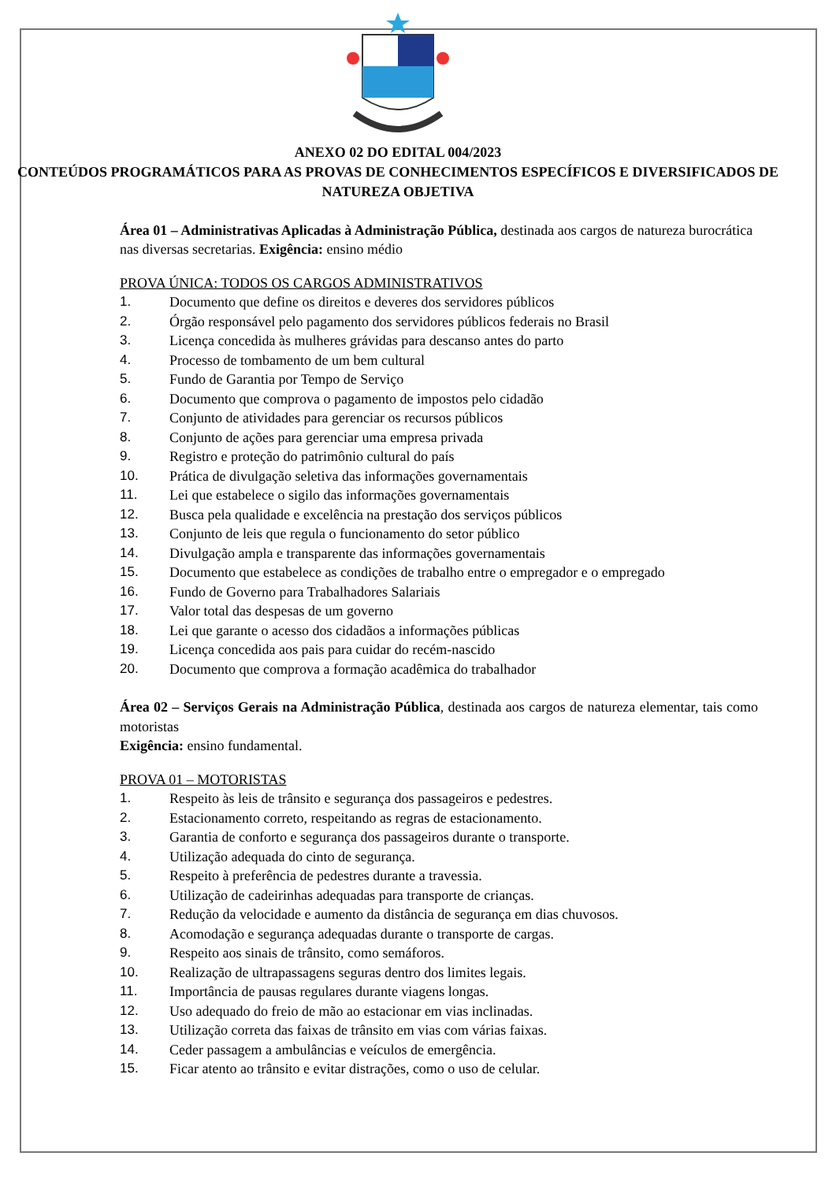ANEXO 02 DO EDITAL 004/2023
CONTEÚDOS PROGRAMÁTICOS PARA AS PROVAS DE CONHECIMENTOS ESPECÍFICOS E DIVERSIFICADOS DE NATUREZA OBJETIVA
Área 01 – Administrativas Aplicadas à Administração Pública, destinada aos cargos de natureza burocrática nas diversas secretarias. Exigência: ensino médio
PROVA ÚNICA: TODOS OS CARGOS ADMINISTRATIVOS
1. Documento que define os direitos e deveres dos servidores públicos
2. Órgão responsável pelo pagamento dos servidores públicos federais no Brasil
3. Licença concedida às mulheres grávidas para descanso antes do parto
4. Processo de tombamento de um bem cultural
5. Fundo de Garantia por Tempo de Serviço
6. Documento que comprova o pagamento de impostos pelo cidadão
7. Conjunto de atividades para gerenciar os recursos públicos
8. Conjunto de ações para gerenciar uma empresa privada
9. Registro e proteção do patrimônio cultural do país
10. Prática de divulgação seletiva das informações governamentais
11. Lei que estabelece o sigilo das informações governamentais
12. Busca pela qualidade e excelência na prestação dos serviços públicos
13. Conjunto de leis que regula o funcionamento do setor público
14. Divulgação ampla e transparente das informações governamentais
15. Documento que estabelece as condições de trabalho entre o empregador e o empregado
16. Fundo de Governo para Trabalhadores Salariais
17. Valor total das despesas de um governo
18. Lei que garante o acesso dos cidadãos a informações públicas
19. Licença concedida aos pais para cuidar do recém-nascido
20. Documento que comprova a formação acadêmica do trabalhador
Área 02 – Serviços Gerais na Administração Pública, destinada aos cargos de natureza elementar, tais como motoristas
Exigência: ensino fundamental.
PROVA 01 – MOTORISTAS
1. Respeito às leis de trânsito e segurança dos passageiros e pedestres.
2. Estacionamento correto, respeitando as regras de estacionamento.
3. Garantia de conforto e segurança dos passageiros durante o transporte.
4. Utilização adequada do cinto de segurança.
5. Respeito à preferência de pedestres durante a travessia.
6. Utilização de cadeirinhas adequadas para transporte de crianças.
7. Redução da velocidade e aumento da distância de segurança em dias chuvosos.
8. Acomodação e segurança adequadas durante o transporte de cargas.
9. Respeito aos sinais de trânsito, como semáforos.
10. Realização de ultrapassagens seguras dentro dos limites legais.
11. Importância de pausas regulares durante viagens longas.
12. Uso adequado do freio de mão ao estacionar em vias inclinadas.
13. Utilização correta das faixas de trânsito em vias com várias faixas.
14. Ceder passagem a ambulâncias e veículos de emergência.
15. Ficar atento ao trânsito e evitar distrações, como o uso de celular.